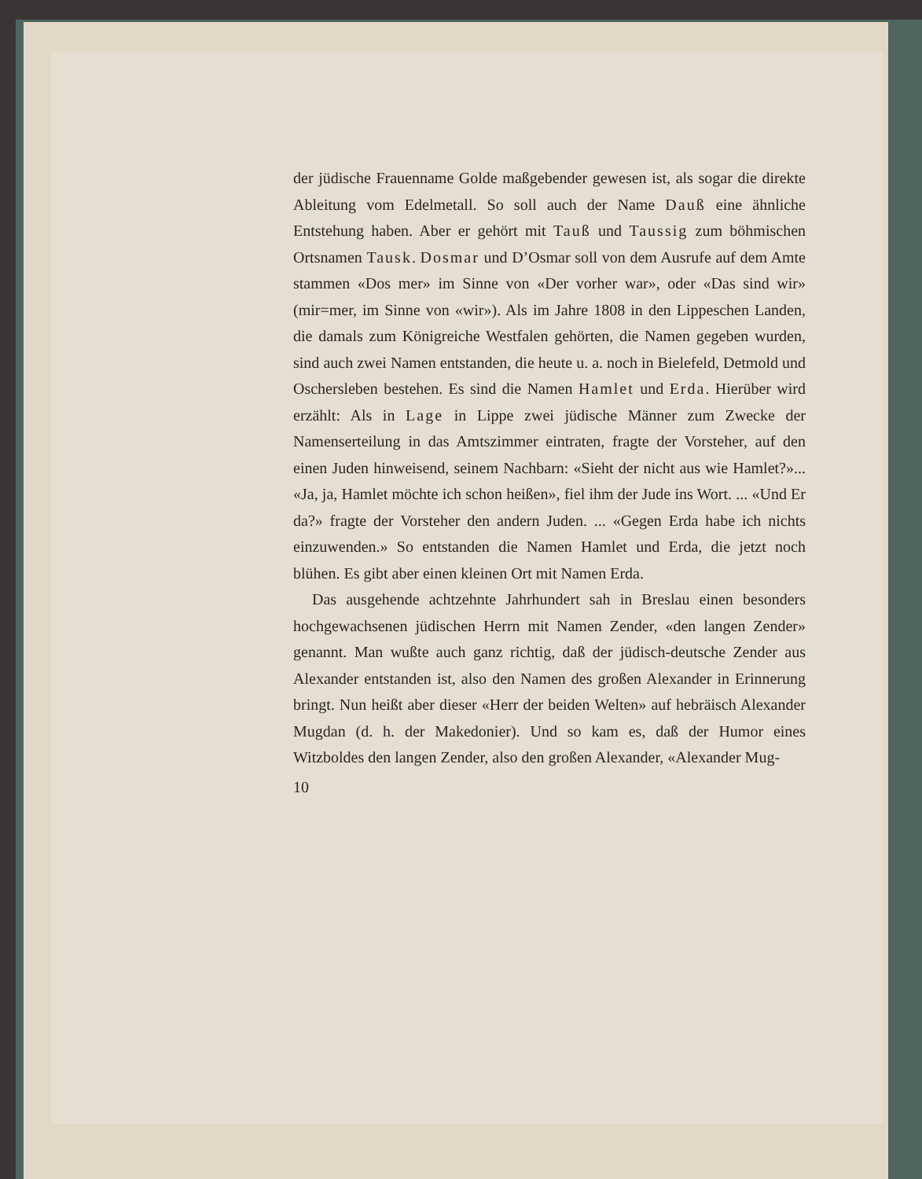der jüdische Frauenname Golde maßgebender gewesen ist, als sogar die direkte Ableitung vom Edelmetall. So soll auch der Name Dauß eine ähnliche Entstehung haben. Aber er gehört mit Tauß und Taussig zum böhmischen Ortsnamen Tausk. Dosmar und D’Osmar soll von dem Ausrufe auf dem Amte stammen «Dos mer» im Sinne von «Der vorher war», oder «Das sind wir» (mir=mer, im Sinne von «wir»). Als im Jahre 1808 in den Lippeschen Landen, die damals zum Königreiche Westfalen gehörten, die Namen gegeben wurden, sind auch zwei Namen entstanden, die heute u. a. noch in Bielefeld, Detmold und Oschersleben bestehen. Es sind die Namen Hamlet und Erda. Hierüber wird erzählt: Als in Lage in Lippe zwei jüdische Männer zum Zwecke der Namenserteilung in das Amtszimmer eintraten, fragte der Vorsteher, auf den einen Juden hinweisend, seinem Nachbarn: «Sieht der nicht aus wie Hamlet?»... «Ja, ja, Hamlet möchte ich schon heißen», fiel ihm der Jude ins Wort. ... «Und Er da?» fragte der Vorsteher den andern Juden. ... «Gegen Erda habe ich nichts einzuwenden.» So entstanden die Namen Hamlet und Erda, die jetzt noch blühen. Es gibt aber einen kleinen Ort mit Namen Erda.
Das ausgehende achtzehnte Jahrhundert sah in Breslau einen besonders hochgewachsenen jüdischen Herrn mit Namen Zender, «den langen Zender» genannt. Man wußte auch ganz richtig, daß der jüdisch-deutsche Zender aus Alexander entstanden ist, also den Namen des großen Alexander in Erinnerung bringt. Nun heißt aber dieser «Herr der beiden Welten» auf hebräisch Alexander Mugdan (d. h. der Makedonier). Und so kam es, daß der Humor eines Witzboldes den langen Zender, also den großen Alexander, «Alexander Mug-
10